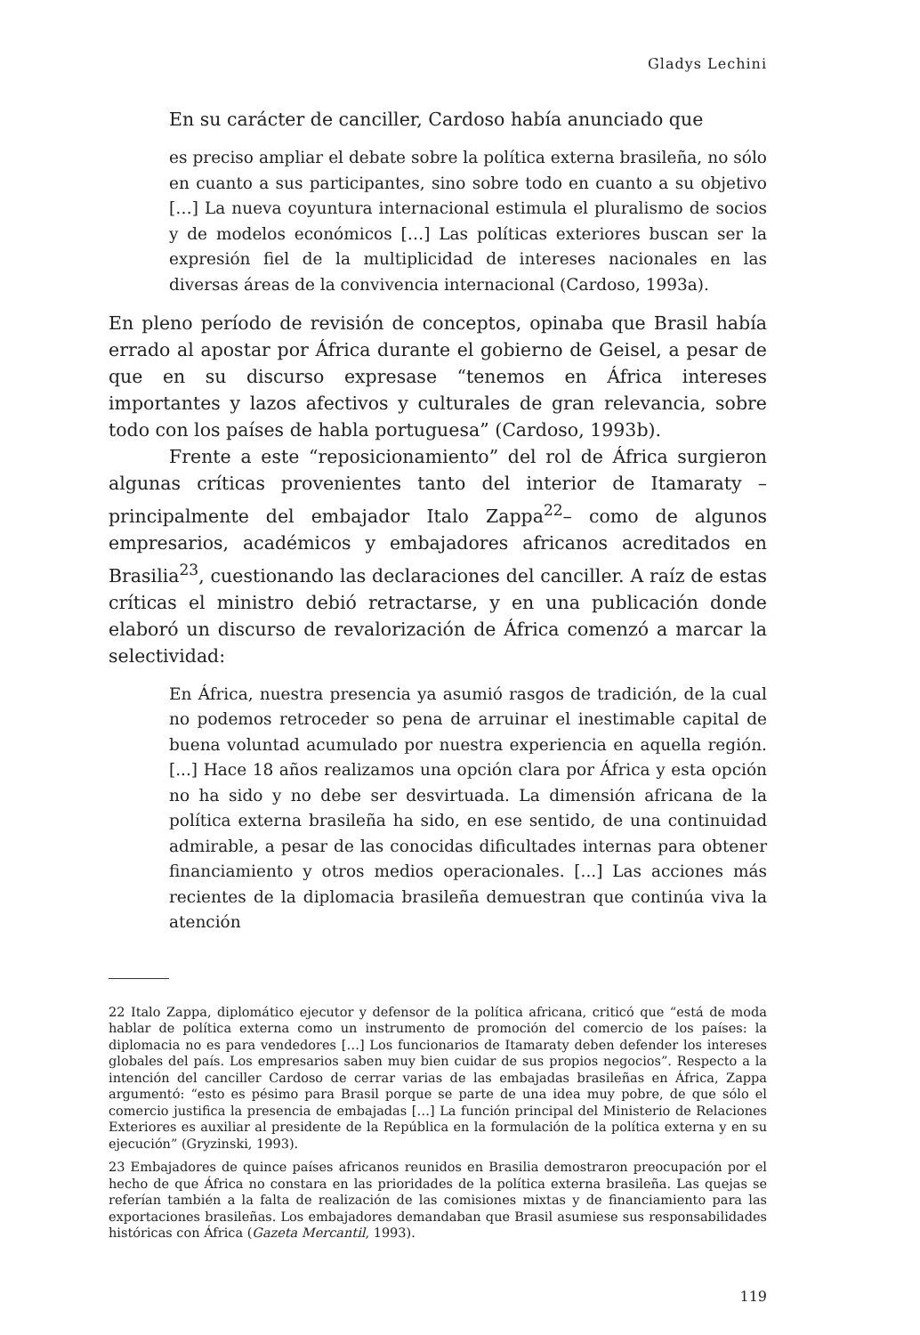Gladys Lechini
En su carácter de canciller, Cardoso había anunciado que
es preciso ampliar el debate sobre la política externa brasileña, no sólo en cuanto a sus participantes, sino sobre todo en cuanto a su objetivo […] La nueva coyuntura internacional estimula el pluralismo de socios y de modelos económicos […] Las políticas exteriores buscan ser la expresión fiel de la multiplicidad de intereses nacionales en las diversas áreas de la convivencia internacional (Cardoso, 1993a).
En pleno período de revisión de conceptos, opinaba que Brasil había errado al apostar por África durante el gobierno de Geisel, a pesar de que en su discurso expresase “tenemos en África intereses importantes y lazos afectivos y culturales de gran relevancia, sobre todo con los países de habla portuguesa” (Cardoso, 1993b).
Frente a este “reposicionamiento” del rol de África surgieron algunas críticas provenientes tanto del interior de Itamaraty –principalmente del embajador Italo Zappa<sup>22</sup>– como de algunos empresarios, académicos y embajadores africanos acreditados en Brasilia<sup>23</sup>, cuestionando las declaraciones del canciller. A raíz de estas críticas el ministro debió retractarse, y en una publicación donde elaboró un discurso de revalorización de África comenzó a marcar la selectividad:
En África, nuestra presencia ya asumió rasgos de tradición, de la cual no podemos retroceder so pena de arruinar el inestimable capital de buena voluntad acumulado por nuestra experiencia en aquella región. [...] Hace 18 años realizamos una opción clara por África y esta opción no ha sido y no debe ser desvirtuada. La dimensión africana de la política externa brasileña ha sido, en ese sentido, de una continuidad admirable, a pesar de las conocidas dificultades internas para obtener financiamiento y otros medios operacionales. [...] Las acciones más recientes de la diplomacia brasileña demuestran que continúa viva la atención
22 Italo Zappa, diplomático ejecutor y defensor de la política africana, criticó que “está de moda hablar de política externa como un instrumento de promoción del comercio de los países: la diplomacia no es para vendedores […] Los funcionarios de Itamaraty deben defender los intereses globales del país. Los empresarios saben muy bien cuidar de sus propios negocios”. Respecto a la intención del canciller Cardoso de cerrar varias de las embajadas brasileñas en África, Zappa argumentó: “esto es pésimo para Brasil porque se parte de una idea muy pobre, de que sólo el comercio justifica la presencia de embajadas […] La función principal del Ministerio de Relaciones Exteriores es auxiliar al presidente de la República en la formulación de la política externa y en su ejecución” (Gryzinski, 1993).
23 Embajadores de quince países africanos reunidos en Brasilia demostraron preocupación por el hecho de que África no constara en las prioridades de la política externa brasileña. Las quejas se referían también a la falta de realización de las comisiones mixtas y de financiamiento para las exportaciones brasileñas. Los embajadores demandaban que Brasil asumiese sus responsabilidades históricas con África (Gazeta Mercantil, 1993).
119